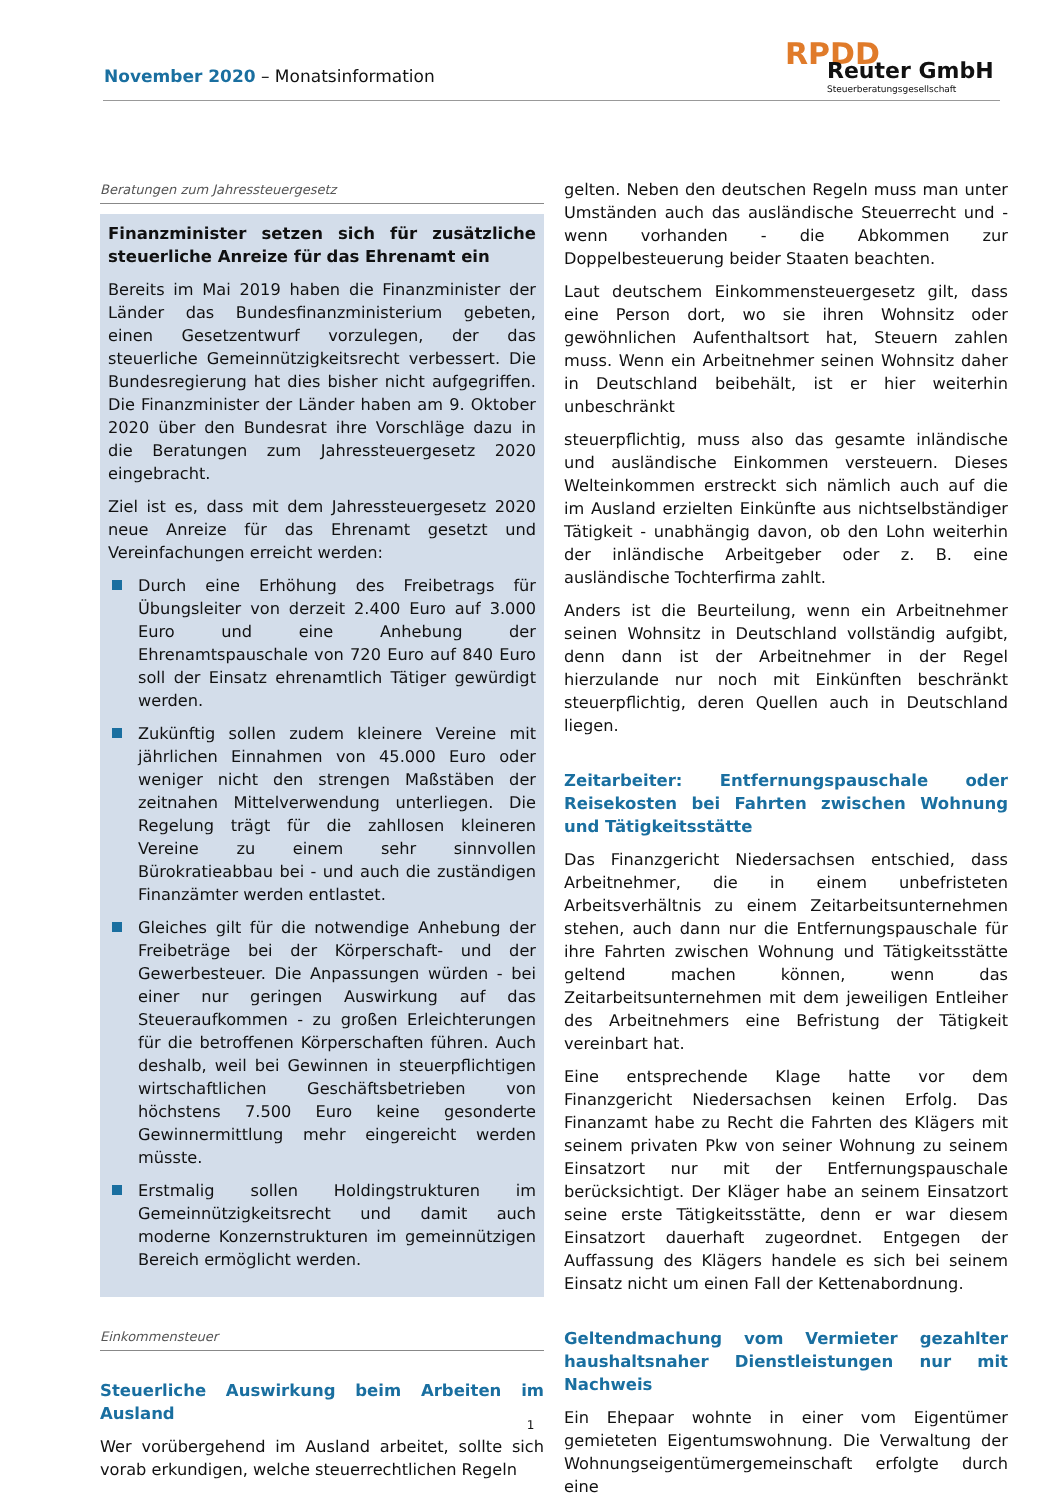November 2020 – Monatsinformation
RPDD Reuter GmbH
Steuerberatungsgesellschaft
Beratungen zum Jahressteuergesetz
Finanzminister setzen sich für zusätzliche steuerliche Anreize für das Ehrenamt ein
Bereits im Mai 2019 haben die Finanzminister der Länder das Bundesfinanzministerium gebeten, einen Gesetzentwurf vorzulegen, der das steuerliche Gemeinnützigkeitsrecht verbessert. Die Bundesregierung hat dies bisher nicht aufgegriffen. Die Finanzminister der Länder haben am 9. Oktober 2020 über den Bundesrat ihre Vorschläge dazu in die Beratungen zum Jahressteuergesetz 2020 eingebracht.
Ziel ist es, dass mit dem Jahressteuergesetz 2020 neue Anreize für das Ehrenamt gesetzt und Vereinfachungen erreicht werden:
Durch eine Erhöhung des Freibetrags für Übungsleiter von derzeit 2.400 Euro auf 3.000 Euro und eine Anhebung der Ehrenamtspauschale von 720 Euro auf 840 Euro soll der Einsatz ehrenamtlich Tätiger gewürdigt werden.
Zukünftig sollen zudem kleinere Vereine mit jährlichen Einnahmen von 45.000 Euro oder weniger nicht den strengen Maßstäben der zeitnahen Mittelverwendung unterliegen. Die Regelung trägt für die zahllosen kleineren Vereine zu einem sehr sinnvollen Bürokratieabbau bei - und auch die zuständigen Finanzämter werden entlastet.
Gleiches gilt für die notwendige Anhebung der Freibeträge bei der Körperschaft- und der Gewerbesteuer. Die Anpassungen würden - bei einer nur geringen Auswirkung auf das Steueraufkommen - zu großen Erleichterungen für die betroffenen Körperschaften führen. Auch deshalb, weil bei Gewinnen in steuerpflichtigen wirtschaftlichen Geschäftsbetrieben von höchstens 7.500 Euro keine gesonderte Gewinnermittlung mehr eingereicht werden müsste.
Erstmalig sollen Holdingstrukturen im Gemeinnützigkeitsrecht und damit auch moderne Konzernstrukturen im gemeinnützigen Bereich ermöglicht werden.
Einkommensteuer
Steuerliche Auswirkung beim Arbeiten im Ausland
Wer vorübergehend im Ausland arbeitet, sollte sich vorab erkundigen, welche steuerrechtlichen Regeln
gelten. Neben den deutschen Regeln muss man unter Umständen auch das ausländische Steuerrecht und - wenn vorhanden - die Abkommen zur Doppelbesteuerung beider Staaten beachten.
Laut deutschem Einkommensteuergesetz gilt, dass eine Person dort, wo sie ihren Wohnsitz oder gewöhnlichen Aufenthaltsort hat, Steuern zahlen muss. Wenn ein Arbeitnehmer seinen Wohnsitz daher in Deutschland beibehält, ist er hier weiterhin unbeschränkt
steuerpflichtig, muss also das gesamte inländische und ausländische Einkommen versteuern. Dieses Welteinkommen erstreckt sich nämlich auch auf die im Ausland erzielten Einkünfte aus nichtselbständiger Tätigkeit - unabhängig davon, ob den Lohn weiterhin der inländische Arbeitgeber oder z. B. eine ausländische Tochterfirma zahlt.
Anders ist die Beurteilung, wenn ein Arbeitnehmer seinen Wohnsitz in Deutschland vollständig aufgibt, denn dann ist der Arbeitnehmer in der Regel hierzulande nur noch mit Einkünften beschränkt steuerpflichtig, deren Quellen auch in Deutschland liegen.
Zeitarbeiter: Entfernungspauschale oder Reisekosten bei Fahrten zwischen Wohnung und Tätigkeitsstätte
Das Finanzgericht Niedersachsen entschied, dass Arbeitnehmer, die in einem unbefristeten Arbeitsverhältnis zu einem Zeitarbeitsunternehmen stehen, auch dann nur die Entfernungspauschale für ihre Fahrten zwischen Wohnung und Tätigkeitsstätte geltend machen können, wenn das Zeitarbeitsunternehmen mit dem jeweiligen Entleiher des Arbeitnehmers eine Befristung der Tätigkeit vereinbart hat.
Eine entsprechende Klage hatte vor dem Finanzgericht Niedersachsen keinen Erfolg. Das Finanzamt habe zu Recht die Fahrten des Klägers mit seinem privaten Pkw von seiner Wohnung zu seinem Einsatzort nur mit der Entfernungspauschale berücksichtigt. Der Kläger habe an seinem Einsatzort seine erste Tätigkeitsstätte, denn er war diesem Einsatzort dauerhaft zugeordnet. Entgegen der Auffassung des Klägers handele es sich bei seinem Einsatz nicht um einen Fall der Kettenabordnung.
Geltendmachung vom Vermieter gezahlter haushaltsnaher Dienstleistungen nur mit Nachweis
Ein Ehepaar wohnte in einer vom Eigentümer gemieteten Eigentumswohnung. Die Verwaltung der Wohnungseigentümergemeinschaft erfolgte durch eine
1